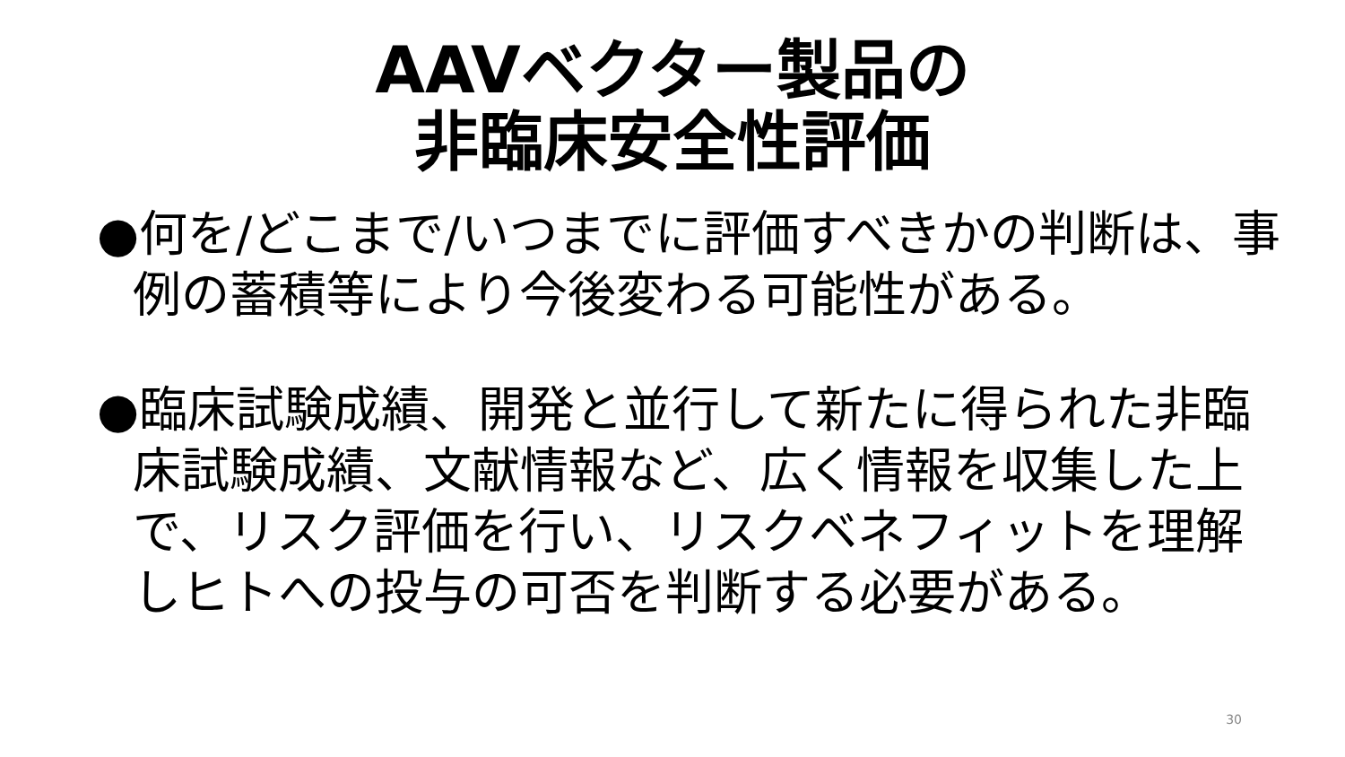AAVベクター製品の
非臨床安全性評価
●何を/どこまで/いつまでに評価すべきかの判断は、事例の蓄積等により今後変わる可能性がある。
●臨床試験成績、開発と並行して新たに得られた非臨床試験成績、文献情報など、広く情報を収集した上で、リスク評価を行い、リスクベネフィットを理解しヒトへの投与の可否を判断する必要がある。
30